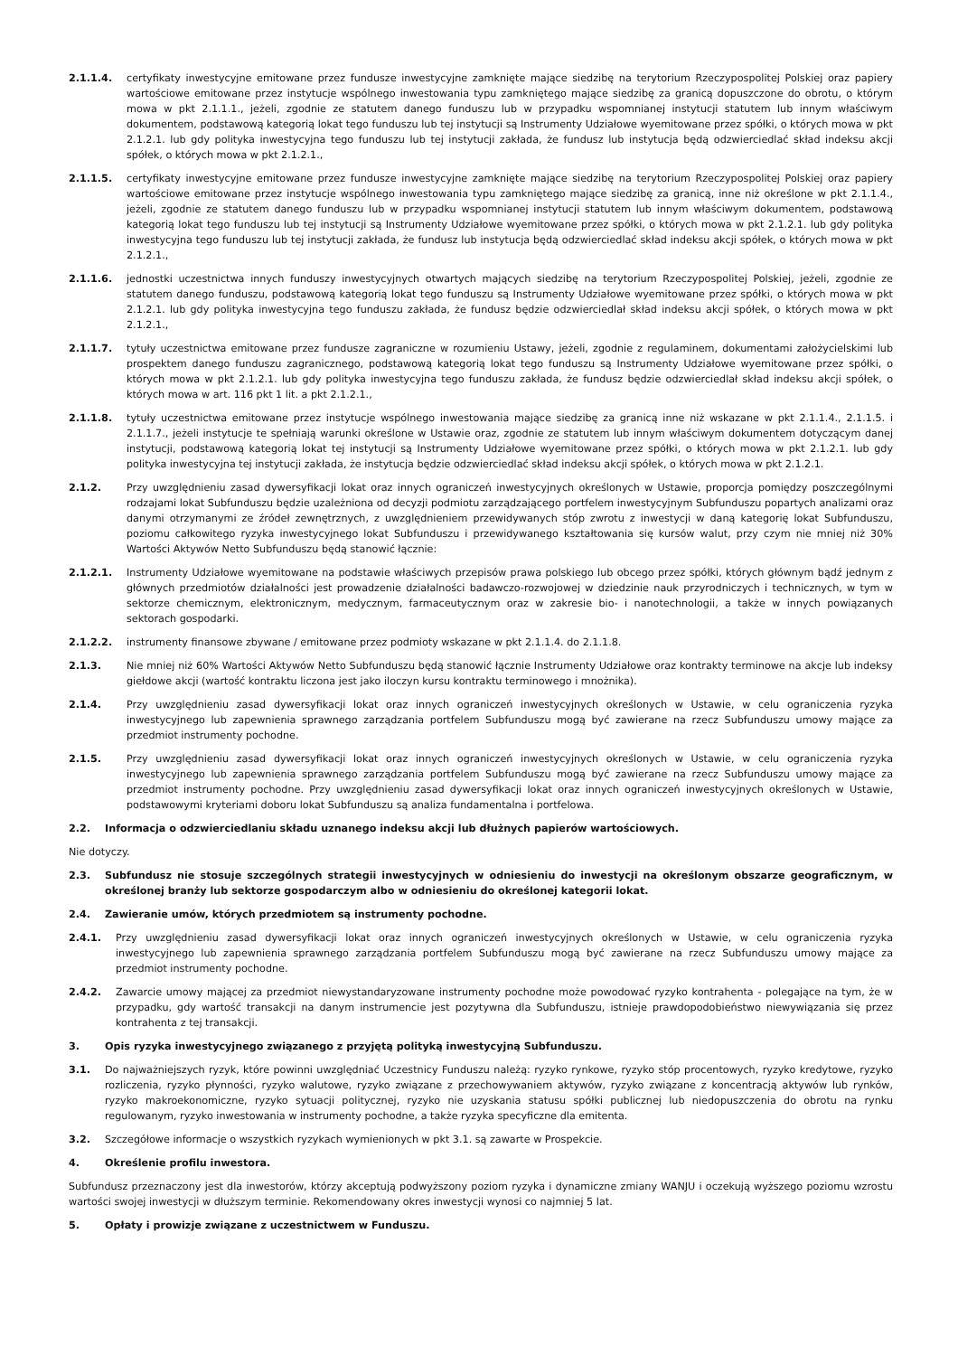2.1.1.4. certyfikaty inwestycyjne emitowane przez fundusze inwestycyjne zamknięte mające siedzibę na terytorium Rzeczypospolitej Polskiej oraz papiery wartościowe emitowane przez instytucje wspólnego inwestowania typu zamkniętego mające siedzibę za granicą dopuszczone do obrotu, o którym mowa w pkt 2.1.1.1., jeżeli, zgodnie ze statutem danego funduszu lub w przypadku wspomnianej instytucji statutem lub innym właściwym dokumentem, podstawową kategorią lokat tego funduszu lub tej instytucji są Instrumenty Udziałowe wyemitowane przez spółki, o których mowa w pkt 2.1.2.1. lub gdy polityka inwestycyjna tego funduszu lub tej instytucji zakłada, że fundusz lub instytucja będą odzwierciedlać skład indeksu akcji spółek, o których mowa w pkt 2.1.2.1.,
2.1.1.5. certyfikaty inwestycyjne emitowane przez fundusze inwestycyjne zamknięte mające siedzibę na terytorium Rzeczypospolitej Polskiej oraz papiery wartościowe emitowane przez instytucje wspólnego inwestowania typu zamkniętego mające siedzibę za granicą, inne niż określone w pkt 2.1.1.4., jeżeli, zgodnie ze statutem danego funduszu lub w przypadku wspomnianej instytucji statutem lub innym właściwym dokumentem, podstawową kategorią lokat tego funduszu lub tej instytucji są Instrumenty Udziałowe wyemitowane przez spółki, o których mowa w pkt 2.1.2.1. lub gdy polityka inwestycyjna tego funduszu lub tej instytucji zakłada, że fundusz lub instytucja będą odzwierciedlać skład indeksu akcji spółek, o których mowa w pkt 2.1.2.1.,
2.1.1.6. jednostki uczestnictwa innych funduszy inwestycyjnych otwartych mających siedzibę na terytorium Rzeczypospolitej Polskiej, jeżeli, zgodnie ze statutem danego funduszu, podstawową kategorią lokat tego funduszu są Instrumenty Udziałowe wyemitowane przez spółki, o których mowa w pkt 2.1.2.1. lub gdy polityka inwestycyjna tego funduszu zakłada, że fundusz będzie odzwierciedlał skład indeksu akcji spółek, o których mowa w pkt 2.1.2.1.,
2.1.1.7. tytuły uczestnictwa emitowane przez fundusze zagraniczne w rozumieniu Ustawy, jeżeli, zgodnie z regulaminem, dokumentami założycielskimi lub prospektem danego funduszu zagranicznego, podstawową kategorią lokat tego funduszu są Instrumenty Udziałowe wyemitowane przez spółki, o których mowa w pkt 2.1.2.1. lub gdy polityka inwestycyjna tego funduszu zakłada, że fundusz będzie odzwierciedlał skład indeksu akcji spółek, o których mowa w art. 116 pkt 1 lit. a pkt 2.1.2.1.,
2.1.1.8. tytuły uczestnictwa emitowane przez instytucje wspólnego inwestowania mające siedzibę za granicą inne niż wskazane w pkt 2.1.1.4., 2.1.1.5. i 2.1.1.7., jeżeli instytucje te spełniają warunki określone w Ustawie oraz, zgodnie ze statutem lub innym właściwym dokumentem dotyczącym danej instytucji, podstawową kategorią lokat tej instytucji są Instrumenty Udziałowe wyemitowane przez spółki, o których mowa w pkt 2.1.2.1. lub gdy polityka inwestycyjna tej instytucji zakłada, że instytucja będzie odzwierciedlać skład indeksu akcji spółek, o których mowa w pkt 2.1.2.1.
2.1.2. Przy uwzględnieniu zasad dywersyfikacji lokat oraz innych ograniczeń inwestycyjnych określonych w Ustawie, proporcja pomiędzy poszczególnymi rodzajami lokat Subfunduszu będzie uzależniona od decyzji podmiotu zarządzającego portfelem inwestycyjnym Subfunduszu popartych analizami oraz danymi otrzymanymi ze źródeł zewnętrznych, z uwzględnieniem przewidywanych stóp zwrotu z inwestycji w daną kategorię lokat Subfunduszu, poziomu całkowitego ryzyka inwestycyjnego lokat Subfunduszu i przewidywanego kształtowania się kursów walut, przy czym nie mniej niż 30% Wartości Aktywów Netto Subfunduszu będą stanowić łącznie:
2.1.2.1. Instrumenty Udziałowe wyemitowane na podstawie właściwych przepisów prawa polskiego lub obcego przez spółki, których głównym bądź jednym z głównych przedmiotów działalności jest prowadzenie działalności badawczo-rozwojowej w dziedzinie nauk przyrodniczych i technicznych, w tym w sektorze chemicznym, elektronicznym, medycznym, farmaceutycznym oraz w zakresie bio- i nanotechnologii, a także w innych powiązanych sektorach gospodarki.
2.1.2.2. instrumenty finansowe zbywane / emitowane przez podmioty wskazane w pkt 2.1.1.4. do 2.1.1.8.
2.1.3. Nie mniej niż 60% Wartości Aktywów Netto Subfunduszu będą stanowić łącznie Instrumenty Udziałowe oraz kontrakty terminowe na akcje lub indeksy giełdowe akcji (wartość kontraktu liczona jest jako iloczyn kursu kontraktu terminowego i mnożnika).
2.1.4. Przy uwzględnieniu zasad dywersyfikacji lokat oraz innych ograniczeń inwestycyjnych określonych w Ustawie, w celu ograniczenia ryzyka inwestycyjnego lub zapewnienia sprawnego zarządzania portfelem Subfunduszu mogą być zawierane na rzecz Subfunduszu umowy mające za przedmiot instrumenty pochodne.
2.1.5. Przy uwzględnieniu zasad dywersyfikacji lokat oraz innych ograniczeń inwestycyjnych określonych w Ustawie, w celu ograniczenia ryzyka inwestycyjnego lub zapewnienia sprawnego zarządzania portfelem Subfunduszu mogą być zawierane na rzecz Subfunduszu umowy mające za przedmiot instrumenty pochodne. Przy uwzględnieniu zasad dywersyfikacji lokat oraz innych ograniczeń inwestycyjnych określonych w Ustawie, podstawowymi kryteriami doboru lokat Subfunduszu są analiza fundamentalna i portfelowa.
2.2. Informacja o odzwierciedlaniu składu uznanego indeksu akcji lub dłużnych papierów wartościowych.
Nie dotyczy.
2.3. Subfundusz nie stosuje szczególnych strategii inwestycyjnych w odniesieniu do inwestycji na określonym obszarze geograficznym, w określonej branży lub sektorze gospodarczym albo w odniesieniu do określonej kategorii lokat.
2.4. Zawieranie umów, których przedmiotem są instrumenty pochodne.
2.4.1. Przy uwzględnieniu zasad dywersyfikacji lokat oraz innych ograniczeń inwestycyjnych określonych w Ustawie, w celu ograniczenia ryzyka inwestycyjnego lub zapewnienia sprawnego zarządzania portfelem Subfunduszu mogą być zawierane na rzecz Subfunduszu umowy mające za przedmiot instrumenty pochodne.
2.4.2. Zawarcie umowy mającej za przedmiot niewystandaryzowane instrumenty pochodne może powodować ryzyko kontrahenta - polegające na tym, że w przypadku, gdy wartość transakcji na danym instrumencie jest pozytywna dla Subfunduszu, istnieje prawdopodobieństwo niewywiązania się przez kontrahenta z tej transakcji.
3. Opis ryzyka inwestycyjnego związanego z przyjętą polityką inwestycyjną Subfunduszu.
3.1. Do najważniejszych ryzyk, które powinni uwzględniać Uczestnicy Funduszu należą: ryzyko rynkowe, ryzyko stóp procentowych, ryzyko kredytowe, ryzyko rozliczenia, ryzyko płynności, ryzyko walutowe, ryzyko związane z przechowywaniem aktywów, ryzyko związane z koncentracją aktywów lub rynków, ryzyko makroekonomiczne, ryzyko sytuacji politycznej, ryzyko nie uzyskania statusu spółki publicznej lub niedopuszczenia do obrotu na rynku regulowanym, ryzyko inwestowania w instrumenty pochodne, a także ryzyka specyficzne dla emitenta.
3.2. Szczegółowe informacje o wszystkich ryzykach wymienionych w pkt 3.1. są zawarte w Prospekcie.
4. Określenie profilu inwestora.
Subfundusz przeznaczony jest dla inwestorów, którzy akceptują podwyższony poziom ryzyka i dynamiczne zmiany WANJU i oczekują wyższego poziomu wzrostu wartości swojej inwestycji w dłuższym terminie. Rekomendowany okres inwestycji wynosi co najmniej 5 lat.
5. Opłaty i prowizje związane z uczestnictwem w Funduszu.